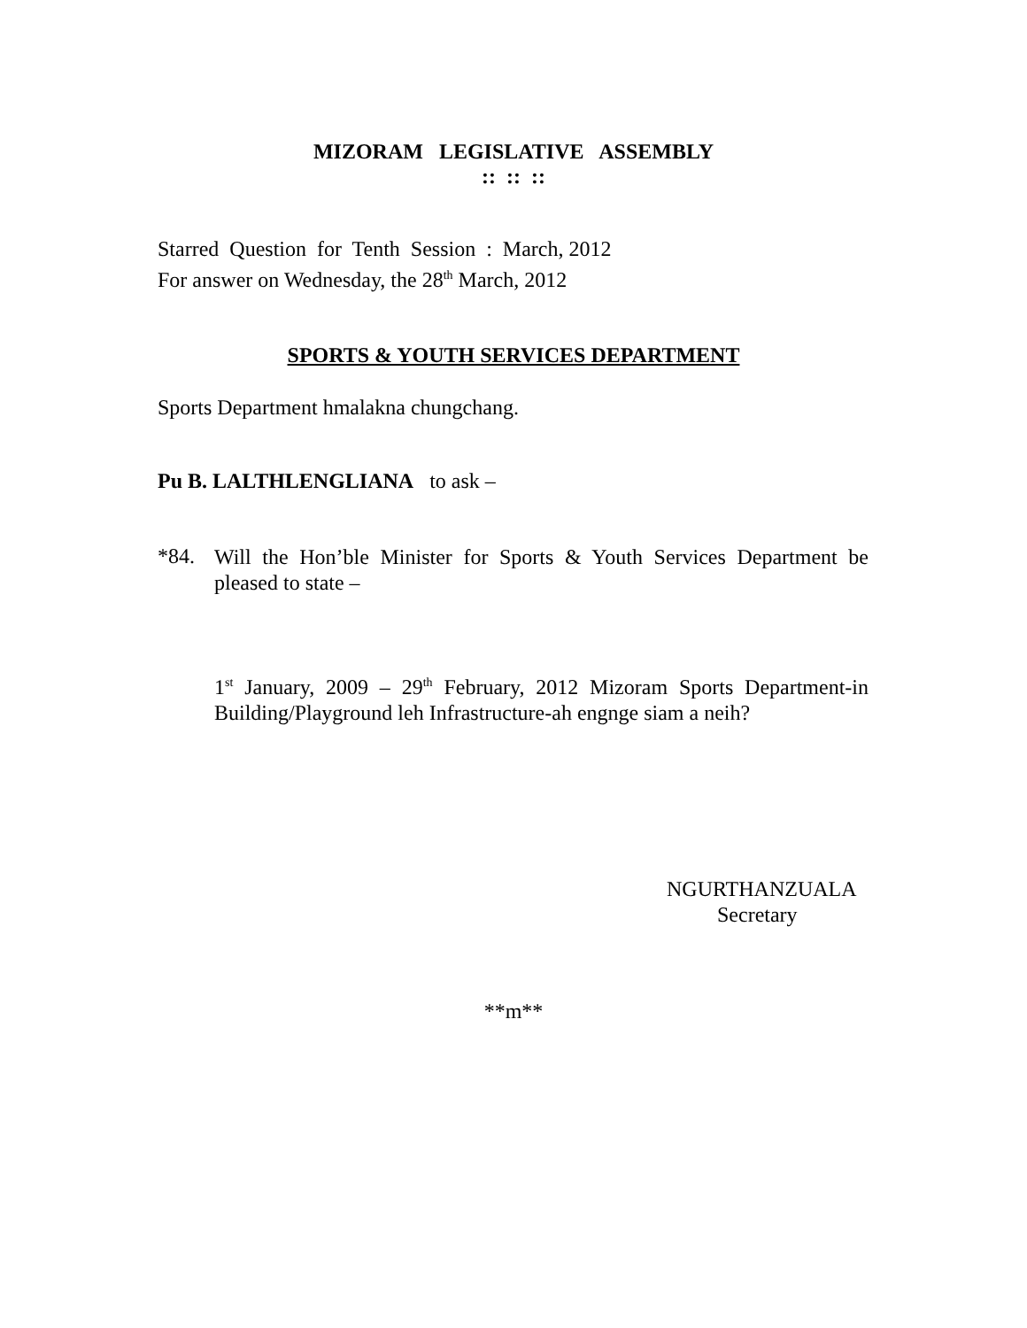MIZORAM LEGISLATIVE ASSEMBLY
:: :: ::
Starred Question for Tenth Session : March, 2012
For answer on Wednesday, the 28<sup>th</sup> March, 2012
SPORTS & YOUTH SERVICES DEPARTMENT
Sports Department hmalakna chungchang.
Pu B. LALTHLENGLIANA to ask –
*84.
Will the Hon’ble Minister for Sports & Youth Services Department be pleased to state –
1<sup>st</sup> January, 2009 – 29<sup>th</sup> February, 2012 Mizoram Sports Department-in Building/Playground leh Infrastructure-ah engnge siam a neih?
NGURTHANZUALA
Secretary
**m**